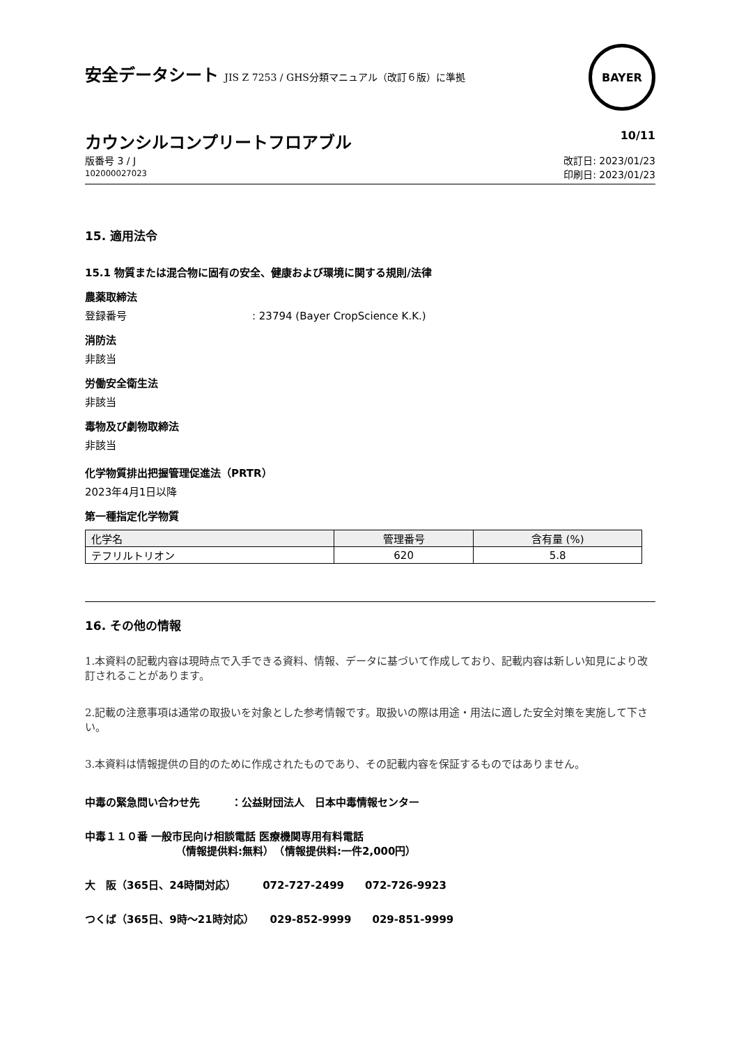安全データシート JIS Z 7253 / GHS分類マニュアル（改訂６版）に準拠
BAYER
カウンシルコンプリートフロアブル
10/11
版番号 3 / J
102000027023
改訂日: 2023/01/23
印刷日: 2023/01/23
15. 適用法令
15.1 物質または混合物に固有の安全、健康および環境に関する規則/法律
農薬取締法
登録番号: 23794 (Bayer CropScience K.K.)
消防法
非該当
労働安全衛生法
非該当
毒物及び劇物取締法
非該当
化学物質排出把握管理促進法（PRTR）
2023年4月1日以降
第一種指定化学物質
| 化学名 | 管理番号 | 含有量 (%) |
| --- | --- | --- |
| テフリルトリオン | 620 | 5.8 |
16. その他の情報
1.本資料の記載内容は現時点で入手できる資料、情報、データに基づいて作成しており、記載内容は新しい知見により改訂されることがあります。
2.記載の注意事項は通常の取扱いを対象とした参考情報です。取扱いの際は用途・用法に適した安全対策を実施して下さい。
3.本資料は情報提供の目的のために作成されたものであり、その記載内容を保証するものではありません。
中毒の緊急問い合わせ先　　　：公益財団法人　日本中毒情報センター
中毒１１０番 一般市民向け相談電話 医療機関専用有料電話
（情報提供料:無料）　（情報提供料:一件2,000円）
大　阪（365日、24時間対応）　　　072-727-2499　　072-726-9923
つくば（365日、9時～21時対応）　　029-852-9999　　029-851-9999